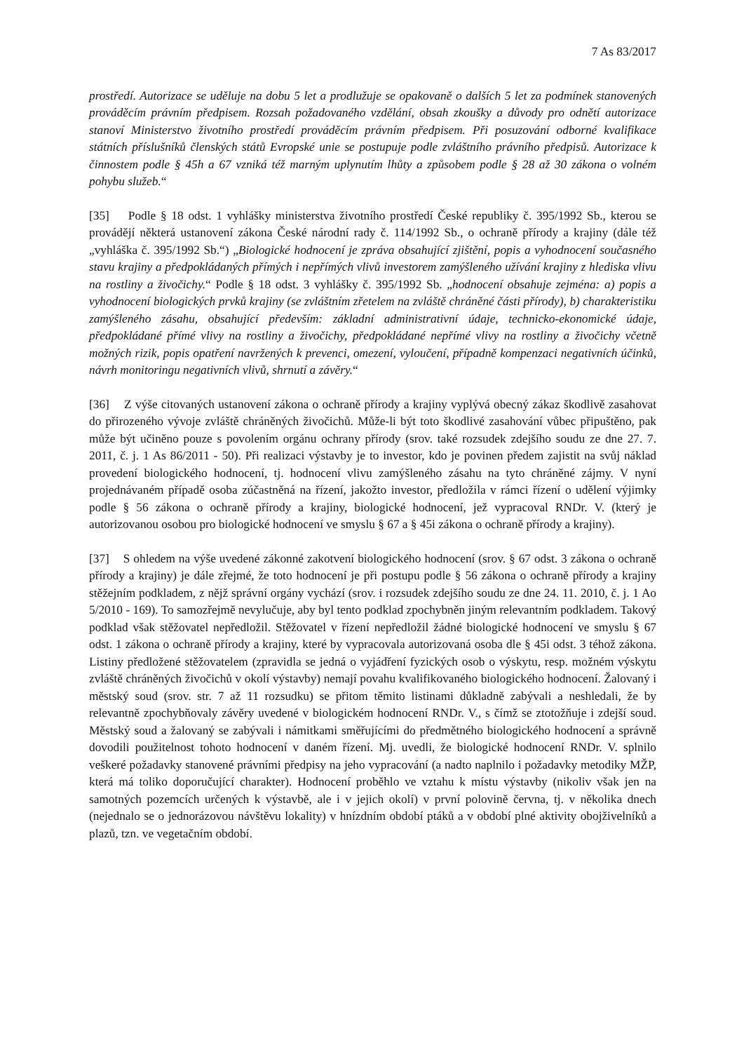7 As 83/2017
prostředí. Autorizace se uděluje na dobu 5 let a prodlužuje se opakovaně o dalších 5 let za podmínek stanovených prováděcím právním předpisem. Rozsah požadovaného vzdělání, obsah zkoušky a důvody pro odnětí autorizace stanoví Ministerstvo životního prostředí prováděcím právním předpisem. Při posuzování odborné kvalifikace státních příslušníků členských států Evropské unie se postupuje podle zvláštního právního předpisů. Autorizace k činnostem podle § 45h a 67 vzniká též marným uplynutím lhůty a způsobem podle § 28 až 30 zákona o volném pohybu služeb.“
[35] Podle § 18 odst. 1 vyhlášky ministerstva životního prostředí České republiky č. 395/1992 Sb., kterou se provádějí některá ustanovení zákona České národní rady č. 114/1992 Sb., o ochraně přírody a krajiny (dále též „vyhláška č. 395/1992 Sb.“) „Biologické hodnocení je zpráva obsahující zjištění, popis a vyhodnocení současného stavu krajiny a předpokládaných přímých i nepřímých vlivů investorem zamýšleného užívání krajiny z hlediska vlivu na rostliny a živočichy.“ Podle § 18 odst. 3 vyhlášky č. 395/1992 Sb. „hodnocení obsahuje zejména: a) popis a vyhodnocení biologických prvků krajiny (se zvláštním zřetelem na zvláště chráněné části přírody), b) charakteristiku zamýšleného zásahu, obsahující především: základní administrativní údaje, technicko-ekonomické údaje, předpokládané přímé vlivy na rostliny a živočichy, předpokládané nepřímé vlivy na rostliny a živočichy včetně možných rizik, popis opatření navržených k prevenci, omezení, vyloučení, případně kompenzaci negativních účinků, návrh monitoringu negativních vlivů, shrnutí a závěry.“
[36] Z výše citovaných ustanovení zákona o ochraně přírody a krajiny vyplývá obecný zákaz škodlivě zasahovat do přirozeného vývoje zvláště chráněných živočichů. Může-li být toto škodlivé zasahování vůbec připuštěno, pak může být učiněno pouze s povolením orgánu ochrany přírody (srov. také rozsudek zdejšího soudu ze dne 27. 7. 2011, č. j. 1 As 86/2011 - 50). Při realizaci výstavby je to investor, kdo je povinen předem zajistit na svůj náklad provedení biologického hodnocení, tj. hodnocení vlivu zamýšleného zásahu na tyto chráněné zájmy. V nyní projednávaném případě osoba zúčastněná na řízení, jakožto investor, předložila v rámci řízení o udělení výjimky podle § 56 zákona o ochraně přírody a krajiny, biologické hodnocení, jež vypracoval RNDr. V. (který je autorizovanou osobou pro biologické hodnocení ve smyslu § 67 a § 45i zákona o ochraně přírody a krajiny).
[37] S ohledem na výše uvedené zákonné zakotvení biologického hodnocení (srov. § 67 odst. 3 zákona o ochraně přírody a krajiny) je dále zřejmé, že toto hodnocení je při postupu podle § 56 zákona o ochraně přírody a krajiny stěžejním podkladem, z nějž správní orgány vychází (srov. i rozsudek zdejšího soudu ze dne 24. 11. 2010, č. j. 1 Ao 5/2010 - 169). To samozřejmě nevylučuje, aby byl tento podklad zpochybněn jiným relevantním podkladem. Takový podklad však stěžovatel nepředložil. Stěžovatel v řízení nepředložil žádné biologické hodnocení ve smyslu § 67 odst. 1 zákona o ochraně přírody a krajiny, které by vypracovala autorizovaná osoba dle § 45i odst. 3 téhož zákona. Listiny předložené stěžovatelem (zpravidla se jedná o vyjádření fyzických osob o výskytu, resp. možném výskytu zvláště chráněných živočichů v okolí výstavby) nemají povahu kvalifikovaného biologického hodnocení. Žalovaný i městský soud (srov. str. 7 až 11 rozsudku) se přitom těmito listinami důkladně zabývali a neshledali, že by relevantně zpochybňovaly závěry uvedené v biologickém hodnocení RNDr. V., s čímž se ztotožňuje i zdejší soud. Městský soud a žalovaný se zabývali i námitkami směřujícími do předmětného biologického hodnocení a správně dovodili použitelnost tohoto hodnocení v daném řízení. Mj. uvedli, že biologické hodnocení RNDr. V. splnilo veškeré požadavky stanovené právními předpisy na jeho vypracování (a nadto naplnilo i požadavky metodiky MŽP, která má toliko doporučující charakter). Hodnocení proběhlo ve vztahu k místu výstavby (nikoliv však jen na samotných pozemcích určených k výstavbě, ale i v jejich okolí) v první polovině června, tj. v několika dnech (nejednalo se o jednorázovou návštěvu lokality) v hnízdním období ptáků a v období plné aktivity obojživelníků a plazů, tzn. ve vegetačním období.